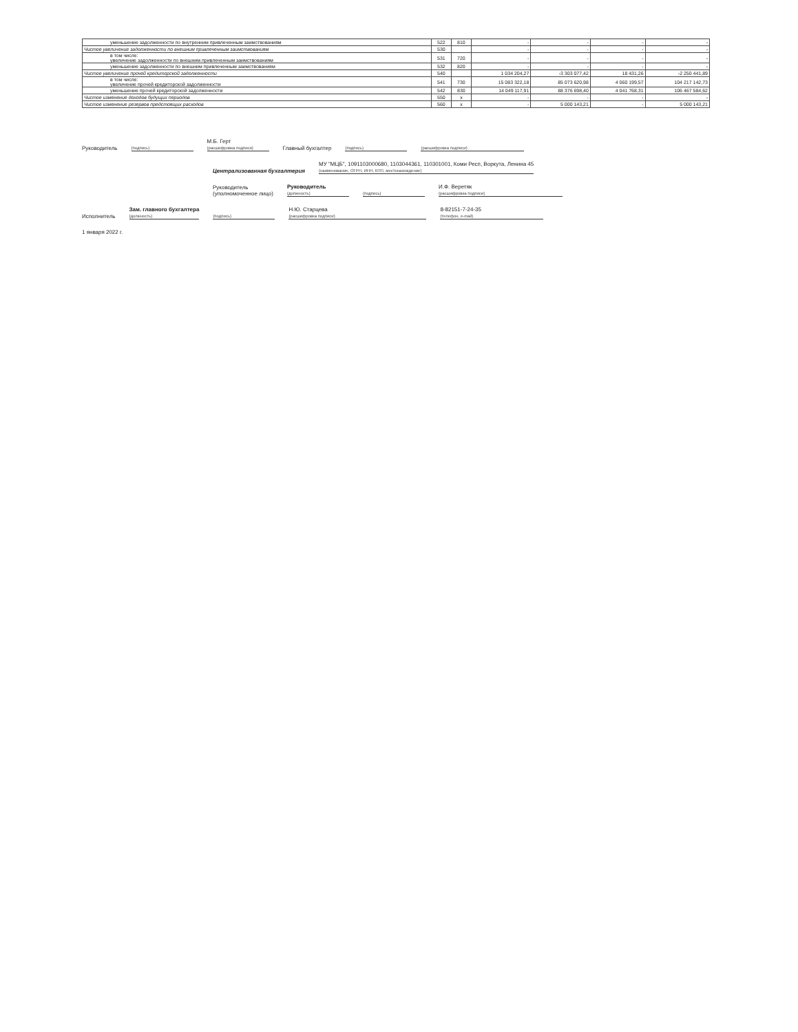| уменьшение задолженности по внутренним привлеченным заимствованиям | 522 | 810 | - | - | - | - |
| Чистое увеличение задолженности по внешним привлеченным заимствованиям | 530 | | - | - | - | - |
| в том числе: увеличение задолженности по внешним привлеченным заимствованиям | 531 | 720 | - | - | - | - |
| уменьшение задолженности по внешним привлеченным заимствованиям | 532 | 820 | - | - | - | - |
| Чистое увеличение прочей кредиторской задолженности | 540 | | 1 034 204,27 | -3 303 077,42 | 18 431,26 | -2 250 441,89 |
| в том числе: увеличение прочей кредиторской задолженности | 541 | 730 | 15 083 322,18 | 85 073 620,98 | 4 060 199,57 | 104 217 142,73 |
| уменьшение прочей кредиторской задолженности | 542 | 830 | 14 049 117,91 | 88 376 698,40 | 4 041 768,31 | 106 467 584,62 |
| Чистое изменение доходов будущих периодов | 550 | x | - | - | - | - |
| Чистое изменение резервов предстоящих расходов | 560 | x | - | 5 000 143,21 | - | 5 000 143,21 |
Руководитель
(подпись) М.Б. Герт
(расшифровка подписи) Главный бухгалтер
(подпись)
(расшифровка подписи)
Централизованная бухгалтерия МУ "МЦБ", 1091103000680, 1103044361, 110301001, Коми Респ, Воркута, Ленина 45
(наименование, ОГРН, ИНН, КПП, местонахождение)
Руководитель
(уполномоченное лицо) Руководитель
(должность)
(подпись) И.Ф. Веретяк
(расшифровка подписи)
Исполнитель Зам. главного бухгалтера
(должность)
(подпись) Н.Ю. Старцева
(расшифровка подписи) 8-82151-7-24-35
(телефон, e-mail)
1 января 2022 г.